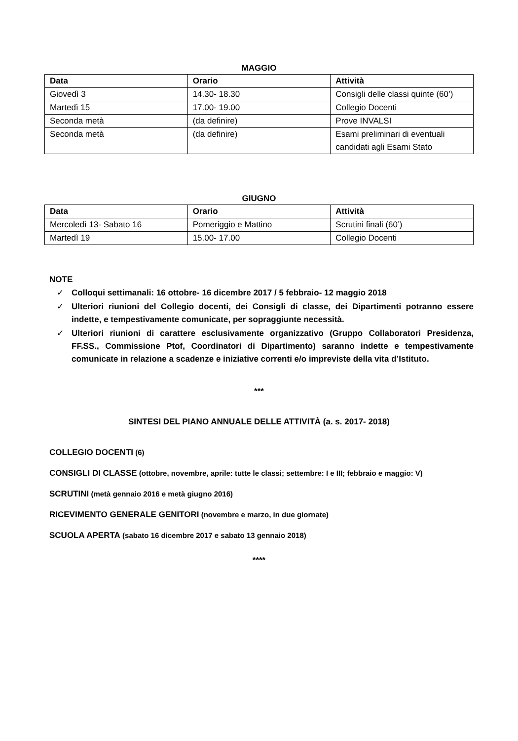MAGGIO
| Data | Orario | Attività |
| --- | --- | --- |
| Giovedì 3 | 14.30- 18.30 | Consigli delle classi quinte (60’) |
| Martedì 15 | 17.00- 19.00 | Collegio Docenti |
| Seconda metà | (da definire) | Prove INVALSI |
| Seconda metà | (da definire) | Esami preliminari di eventuali candidati agli Esami Stato |
GIUGNO
| Data | Orario | Attività |
| --- | --- | --- |
| Mercoledì 13- Sabato 16 | Pomeriggio e Mattino | Scrutini finali (60’) |
| Martedì 19 | 15.00- 17.00 | Collegio Docenti |
NOTE
✓ Colloqui settimanali: 16 ottobre- 16 dicembre 2017 / 5 febbraio- 12 maggio 2018
✓ Ulteriori riunioni del Collegio docenti, dei Consigli di classe, dei Dipartimenti potranno essere indette, e tempestivamente comunicate, per sopraggiunte necessità.
✓ Ulteriori riunioni di carattere esclusivamente organizzativo (Gruppo Collaboratori Presidenza, FF.SS., Commissione Ptof, Coordinatori di Dipartimento) saranno indette e tempestivamente comunicate in relazione a scadenze e iniziative correnti e/o impreviste della vita d’Istituto.
***
SINTESI DEL PIANO ANNUALE DELLE ATTIVITÀ (a. s. 2017- 2018)
COLLEGIO DOCENTI (6)
CONSIGLI DI CLASSE (ottobre, novembre, aprile: tutte le classi; settembre: I e III; febbraio e maggio: V)
SCRUTINI (metà gennaio 2016 e metà giugno 2016)
RICEVIMENTO GENERALE GENITORI (novembre e marzo, in due giornate)
SCUOLA APERTA (sabato 16 dicembre 2017 e sabato 13 gennaio 2018)
****